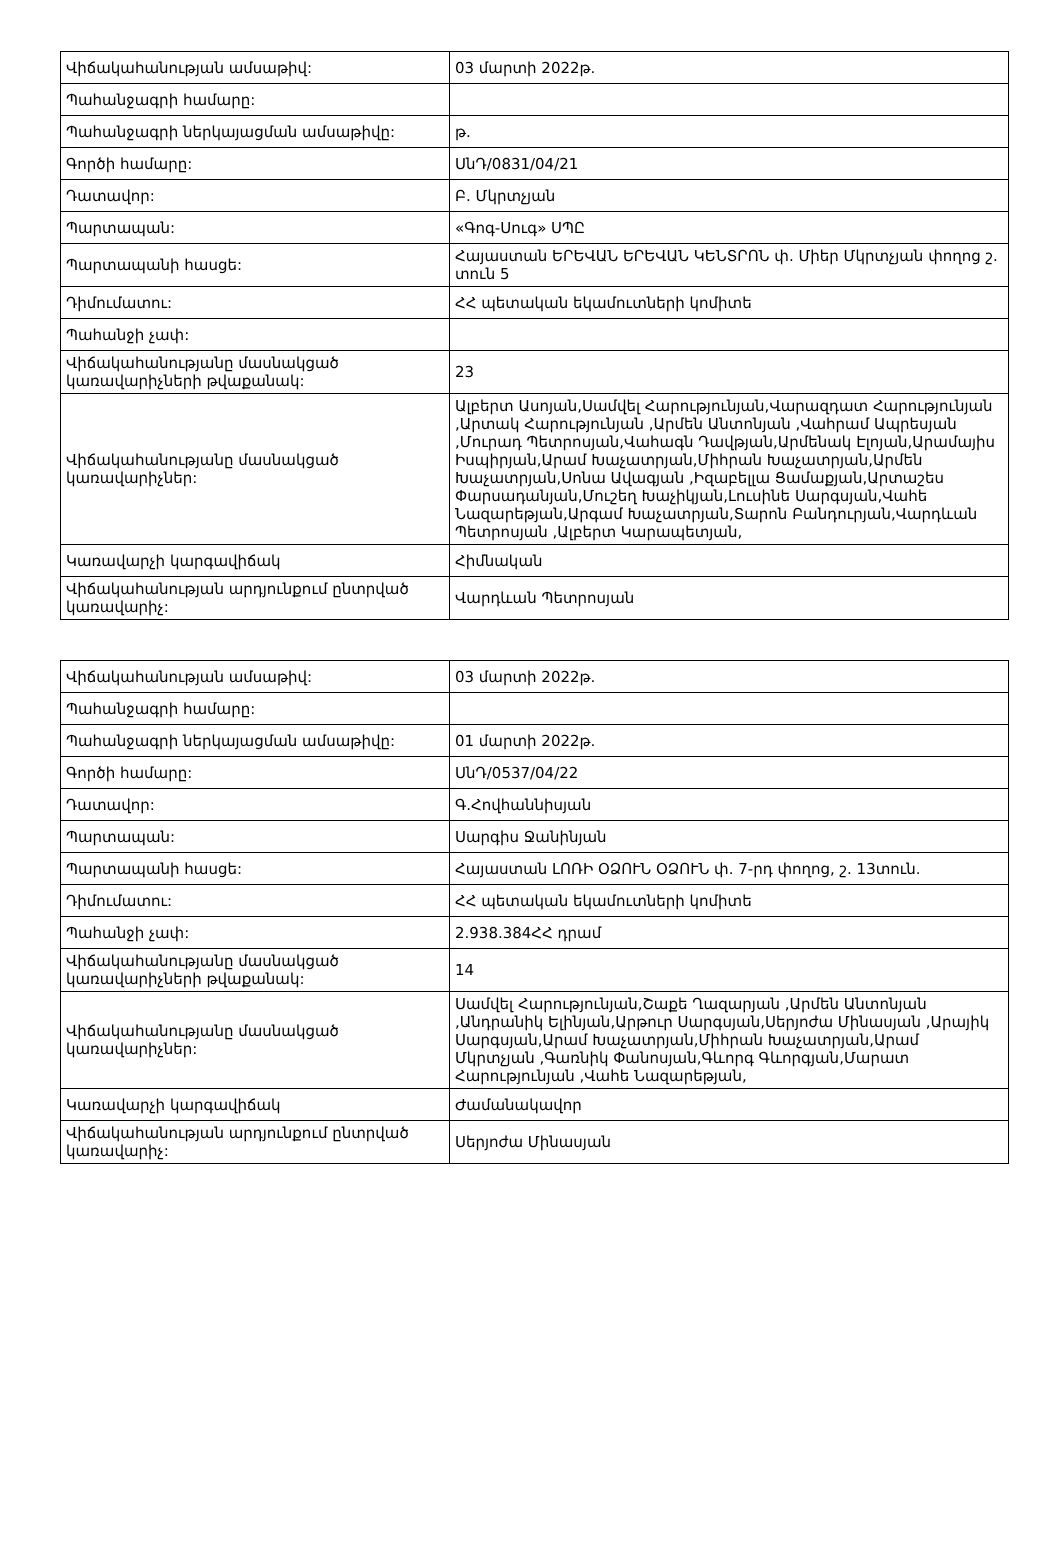| Վիճակահանության ամսաթիվ: | 03 մարտի 2022թ. |
| Պահանջագրի համարը: | |
| Պահանջագրի ներկայացման ամսաթիվը: | թ. |
| Գործի համարը: | ՍնԴ/0831/04/21 |
| Դատավոր: | Բ. Մկրտչյան |
| Պարտապան: | «Գոգ-Սուգ» ՍՊԸ |
| Պարտապանի հասցե: | Հայաստան ԵՐԵՎԱՆ ԵՐԵՎԱՆ ԿԵՆՏՐՈՆ փ. Միեր Մկրտչյան փողոց շ. տուն 5 |
| Դիմումատու: | ՀՀ պետական եկամուտների կոմիտե |
| Պահանջի չափ: | |
| Վիճակահանությանը մասնակցած կառավարիչների թվաքանակ: | 23 |
| Վիճակահանությանը մասնակցած կառավարիչներ: | Ալբերտ Ասոյան,Սամվել Հարությունյան,Վարազդատ Հարությունյան ,Արտակ Հարությունյան ,Արմեն Անտոնյան ,Վահրամ Ապրեսյան ,Մուրադ Պետրոսյան,Վահագն Դավթյան,Արմենակ Էլոյան,Արամայիս Իսպիրյան,Արամ Խաչատրյան,Միհրան Խաչատրյան,Արմեն Խաչատրյան,Սոնա Ավագյան ,Իզաբելլա Ցամաքյան,Արտաշես Փարսադանյան,Մուշեղ Խաչիկյան,Լուսինե Սարգսյան,Վահե Նազարեթյան,Արգամ Խաչատրյան,Տարոն Բանդուրյան,Վարդևան Պետրոսյան ,Ալբերտ Կարապետյան, |
| Կառավարչի կարգավիճակ | Հիմնական |
| Վիճակահանության արդյունքում ընտրված կառավարիչ: | Վարդևան Պետրոսյան |
| Վիճակահանության ամսաթիվ: | 03 մարտի 2022թ. |
| Պահանջագրի համարը: | |
| Պահանջագրի ներկայացման ամսաթիվը: | 01 մարտի 2022թ. |
| Գործի համարը: | ՍնԴ/0537/04/22 |
| Դատավոր: | Գ.Հովհաննիսյան |
| Պարտապան: | Սարգիս Ջանինյան |
| Պարտապանի հասցե: | Հայաստան ԼՈՌԻ ՕՁՈՒՆ ՕՁՈՒՆ փ. 7-րդ փողոց, շ. 13տուն. |
| Դիմումատու: | ՀՀ պետական եկամուտների կոմիտե |
| Պահանջի չափ: | 2.938.384ՀՀ դրամ |
| Վիճակահանությանը մասնակցած կառավարիչների թվաքանակ: | 14 |
| Վիճակահանությանը մասնակցած կառավարիչներ: | Սամվել Հարությունյան,Շաքե Ղազարյան ,Արմեն Անտոնյան ,Անդրանիկ Ելինյան,Արթուր Սարգսյան,Սերյոժա Մինասյան ,Արայիկ Սարգսյան,Արամ Խաչատրյան,Միհրան Խաչատրյան,Արամ Մկրտչյան ,Գառնիկ Փանոսյան,Գևորգ Գևորգյան,Մարատ Հարությունյան ,Վահե Նազարեթյան, |
| Կառավարչի կարգավիճակ | Ժամանակավոր |
| Վիճակահանության արդյունքում ընտրված կառավարիչ: | Սերյոժա Մինասյան |